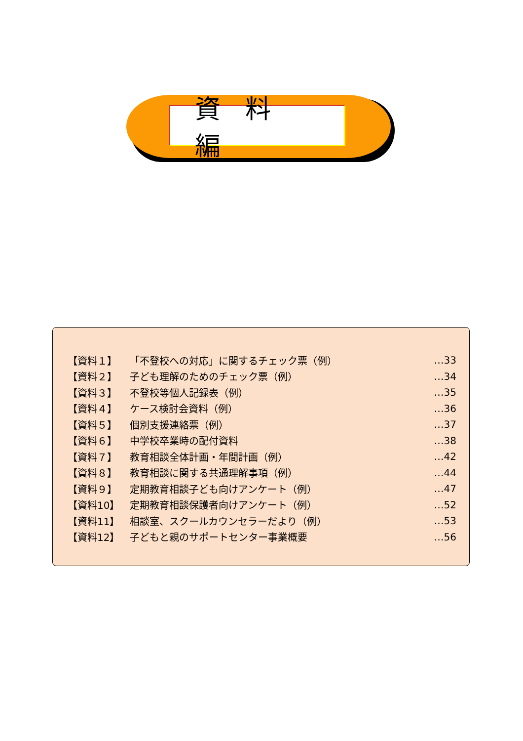資料編
【資料１】 「不登校への対応」に関するチェック票（例） …33
【資料２】 子ども理解のためのチェック票（例） …34
【資料３】 不登校等個人記録表（例） …35
【資料４】 ケース検討会資料（例） …36
【資料５】 個別支援連絡票（例） …37
【資料６】 中学校卒業時の配付資料 …38
【資料７】 教育相談全体計画・年間計画（例） …42
【資料８】 教育相談に関する共通理解事項（例） …44
【資料９】 定期教育相談子ども向けアンケート（例） …47
【資料10】 定期教育相談保護者向けアンケート（例） …52
【資料11】 相談室、スクールカウンセラーだより（例） …53
【資料12】 子どもと親のサポートセンター事業概要 …56